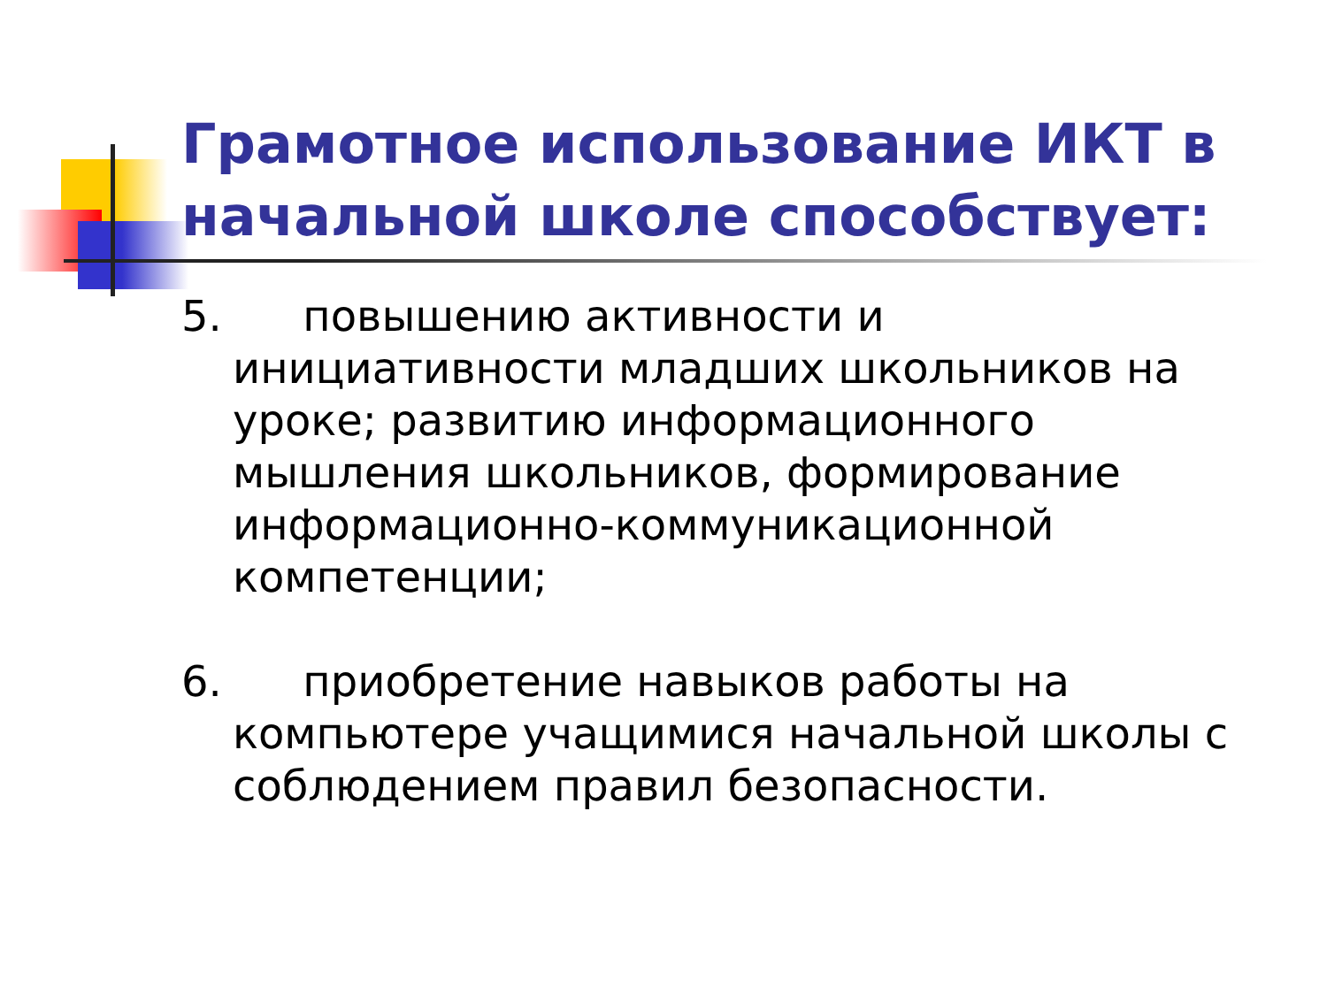Грамотное использование ИКТ в начальной школе способствует:
5. повышению активности и инициативности младших школьников на уроке; развитию информационного мышления школьников, формирование информационно-коммуникационной компетенции;
6. приобретение навыков работы на компьютере учащимися начальной школы с соблюдением правил безопасности.